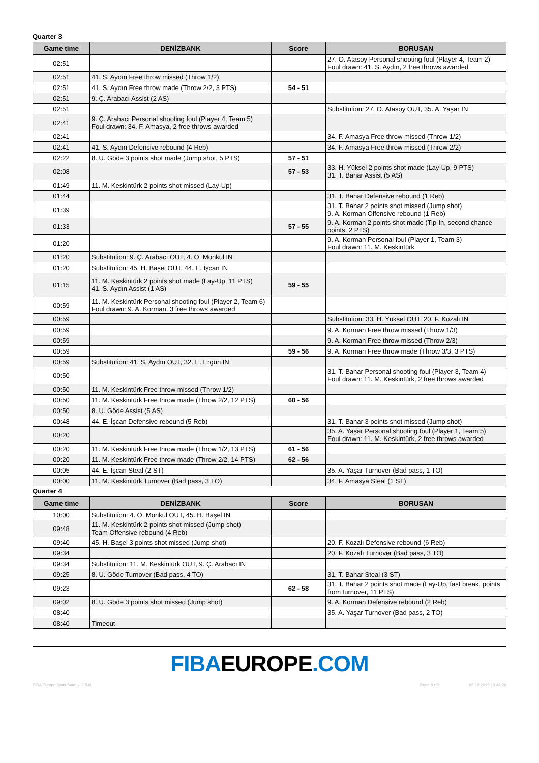Quarter 3
| Game time | DENİZBANK | Score | BORUSAN |
| --- | --- | --- | --- |
| 02:51 | | | 27. O. Atasoy Personal shooting foul (Player 4, Team 2) Foul drawn: 41. S. Aydın, 2 free throws awarded |
| 02:51 | 41. S. Aydın Free throw missed (Throw 1/2) | | |
| 02:51 | 41. S. Aydın Free throw made (Throw 2/2, 3 PTS) | 54 - 51 | |
| 02:51 | 9. Ç. Arabacı Assist (2 AS) | | |
| 02:51 | | | Substitution: 27. O. Atasoy OUT, 35. A. Yaşar IN |
| 02:41 | 9. Ç. Arabacı Personal shooting foul (Player 4, Team 5) Foul drawn: 34. F. Amasya, 2 free throws awarded | | |
| 02:41 | | | 34. F. Amasya Free throw missed (Throw 1/2) |
| 02:41 | 41. S. Aydın Defensive rebound (4 Reb) | | 34. F. Amasya Free throw missed (Throw 2/2) |
| 02:22 | 8. U. Göde 3 points shot made (Jump shot, 5 PTS) | 57 - 51 | |
| 02:08 | | 57 - 53 | 33. H. Yüksel 2 points shot made (Lay-Up, 9 PTS) 31. T. Bahar Assist (5 AS) |
| 01:49 | 11. M. Keskintürk 2 points shot missed (Lay-Up) | | |
| 01:44 | | | 31. T. Bahar Defensive rebound (1 Reb) |
| 01:39 | | | 31. T. Bahar 2 points shot missed (Jump shot) 9. A. Korman Offensive rebound (1 Reb) |
| 01:33 | | 57 - 55 | 9. A. Korman 2 points shot made (Tip-In, second chance points, 2 PTS) |
| 01:20 | | | 9. A. Korman Personal foul (Player 1, Team 3) Foul drawn: 11. M. Keskintürk |
| 01:20 | Substitution: 9. Ç. Arabacı OUT, 4. Ö. Monkul IN | | |
| 01:20 | Substitution: 45. H. Başel OUT, 44. E. İşcan IN | | |
| 01:15 | 11. M. Keskintürk 2 points shot made (Lay-Up, 11 PTS) 41. S. Aydın Assist (1 AS) | 59 - 55 | |
| 00:59 | 11. M. Keskintürk Personal shooting foul (Player 2, Team 6) Foul drawn: 9. A. Korman, 3 free throws awarded | | |
| 00:59 | | | Substitution: 33. H. Yüksel OUT, 20. F. Kozalı IN |
| 00:59 | | | 9. A. Korman Free throw missed (Throw 1/3) |
| 00:59 | | | 9. A. Korman Free throw missed (Throw 2/3) |
| 00:59 | | 59 - 56 | 9. A. Korman Free throw made (Throw 3/3, 3 PTS) |
| 00:59 | Substitution: 41. S. Aydın OUT, 32. E. Ergün IN | | |
| 00:50 | | | 31. T. Bahar Personal shooting foul (Player 3, Team 4) Foul drawn: 11. M. Keskintürk, 2 free throws awarded |
| 00:50 | 11. M. Keskintürk Free throw missed (Throw 1/2) | | |
| 00:50 | 11. M. Keskintürk Free throw made (Throw 2/2, 12 PTS) | 60 - 56 | |
| 00:50 | 8. U. Göde Assist (5 AS) | | |
| 00:48 | 44. E. İşcan Defensive rebound (5 Reb) | | 31. T. Bahar 3 points shot missed (Jump shot) |
| 00:20 | | | 35. A. Yaşar Personal shooting foul (Player 1, Team 5) Foul drawn: 11. M. Keskintürk, 2 free throws awarded |
| 00:20 | 11. M. Keskintürk Free throw made (Throw 1/2, 13 PTS) | 61 - 56 | |
| 00:20 | 11. M. Keskintürk Free throw made (Throw 2/2, 14 PTS) | 62 - 56 | |
| 00:05 | 44. E. İşcan Steal (2 ST) | | 35. A. Yaşar Turnover (Bad pass, 1 TO) |
| 00:00 | 11. M. Keskintürk Turnover (Bad pass, 3 TO) | | 34. F. Amasya Steal (1 ST) |
Quarter 4
| Game time | DENİZBANK | Score | BORUSAN |
| --- | --- | --- | --- |
| 10:00 | Substitution: 4. Ö. Monkul OUT, 45. H. Başel IN | | |
| 09:48 | 11. M. Keskintürk 2 points shot missed (Jump shot) Team Offensive rebound (4 Reb) | | |
| 09:40 | 45. H. Başel 3 points shot missed (Jump shot) | | 20. F. Kozalı Defensive rebound (6 Reb) |
| 09:34 | | | 20. F. Kozalı Turnover (Bad pass, 3 TO) |
| 09:34 | Substitution: 11. M. Keskintürk OUT, 9. Ç. Arabacı IN | | |
| 09:25 | 8. U. Göde Turnover (Bad pass, 4 TO) | | 31. T. Bahar Steal (3 ST) |
| 09:23 | | 62 - 58 | 31. T. Bahar 2 points shot made (Lay-Up, fast break, points from turnover, 11 PTS) |
| 09:02 | 8. U. Göde 3 points shot missed (Jump shot) | | 9. A. Korman Defensive rebound (2 Reb) |
| 08:40 | | | 35. A. Yaşar Turnover (Bad pass, 2 TO) |
| 08:40 | Timeout | | |
FIBAEUROPE.COM
FIBA Europe Stats Suite v. 3.5.8 Page 6 of8 05.12.2015 13:44:20